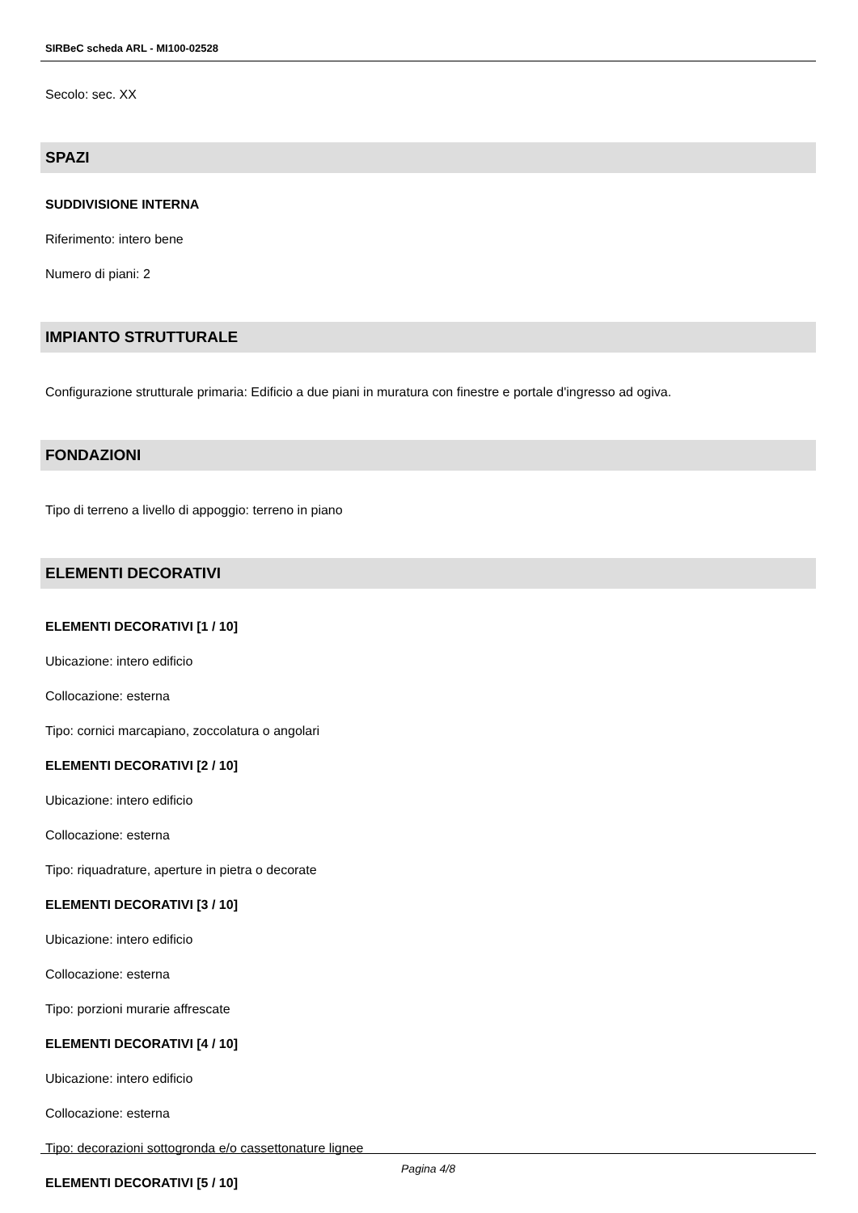SIRBeC scheda ARL - MI100-02528
Secolo: sec. XX
SPAZI
SUDDIVISIONE INTERNA
Riferimento: intero bene
Numero di piani: 2
IMPIANTO STRUTTURALE
Configurazione strutturale primaria: Edificio a due piani in muratura con finestre e portale d'ingresso ad ogiva.
FONDAZIONI
Tipo di terreno a livello di appoggio: terreno in piano
ELEMENTI DECORATIVI
ELEMENTI DECORATIVI [1 / 10]
Ubicazione: intero edificio
Collocazione: esterna
Tipo: cornici marcapiano, zoccolatura o angolari
ELEMENTI DECORATIVI [2 / 10]
Ubicazione: intero edificio
Collocazione: esterna
Tipo: riquadrature, aperture in pietra o decorate
ELEMENTI DECORATIVI [3 / 10]
Ubicazione: intero edificio
Collocazione: esterna
Tipo: porzioni murarie affrescate
ELEMENTI DECORATIVI [4 / 10]
Ubicazione: intero edificio
Collocazione: esterna
Tipo: decorazioni sottogronda e/o cassettonature lignee
ELEMENTI DECORATIVI [5 / 10]
Pagina 4/8